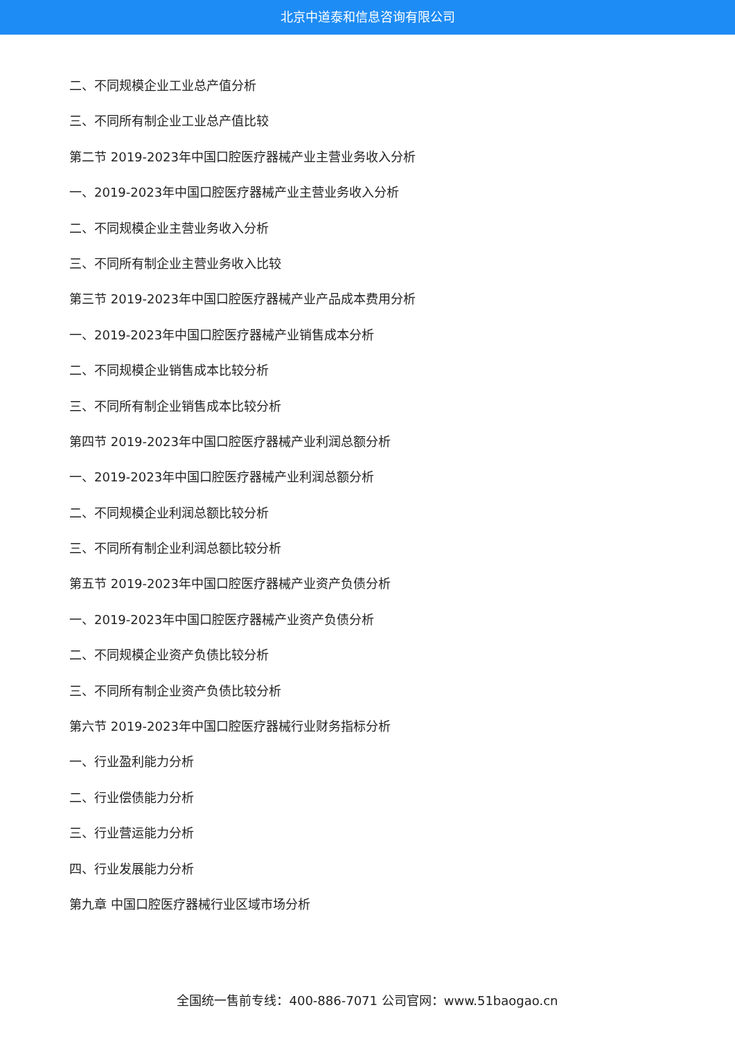北京中道泰和信息咨询有限公司
二、不同规模企业工业总产值分析
三、不同所有制企业工业总产值比较
第二节 2019-2023年中国口腔医疗器械产业主营业务收入分析
一、2019-2023年中国口腔医疗器械产业主营业务收入分析
二、不同规模企业主营业务收入分析
三、不同所有制企业主营业务收入比较
第三节 2019-2023年中国口腔医疗器械产业产品成本费用分析
一、2019-2023年中国口腔医疗器械产业销售成本分析
二、不同规模企业销售成本比较分析
三、不同所有制企业销售成本比较分析
第四节 2019-2023年中国口腔医疗器械产业利润总额分析
一、2019-2023年中国口腔医疗器械产业利润总额分析
二、不同规模企业利润总额比较分析
三、不同所有制企业利润总额比较分析
第五节 2019-2023年中国口腔医疗器械产业资产负债分析
一、2019-2023年中国口腔医疗器械产业资产负债分析
二、不同规模企业资产负债比较分析
三、不同所有制企业资产负债比较分析
第六节 2019-2023年中国口腔医疗器械行业财务指标分析
一、行业盈利能力分析
二、行业偿债能力分析
三、行业营运能力分析
四、行业发展能力分析
第九章 中国口腔医疗器械行业区域市场分析
全国统一售前专线：400-886-7071 公司官网：www.51baogao.cn